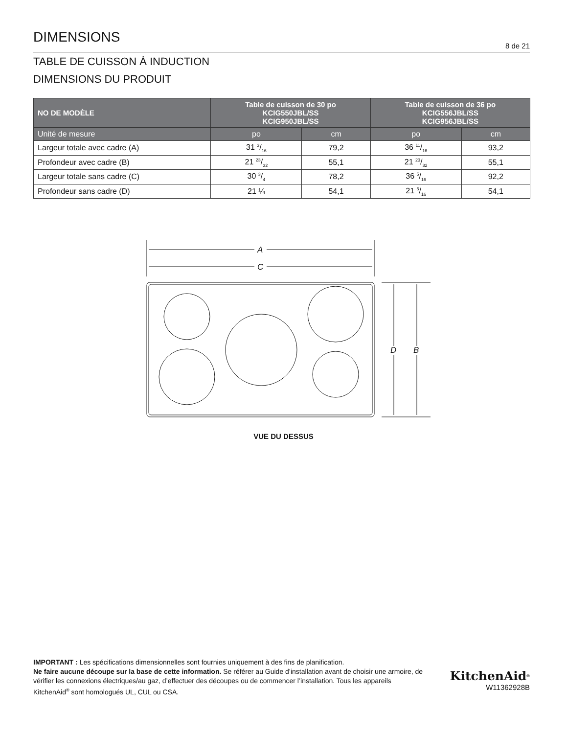DIMENSIONS
8 de 21
TABLE DE CUISSON À INDUCTION
DIMENSIONS DU PRODUIT
| NO DE MODÈLE | Table de cuisson de 30 po KCIG550JBL/SS KCIG950JBL/SS | | Table de cuisson de 36 po KCIG556JBL/SS KCIG956JBL/SS | |
| --- | --- | --- | --- | --- |
| Unité de mesure | po | cm | po | cm |
| Largeur totale avec cadre (A) | 31 3/16 | 79,2 | 36 11/16 | 93,2 |
| Profondeur avec cadre (B) | 21 23/32 | 55,1 | 21 23/32 | 55,1 |
| Largeur totale sans cadre (C) | 30 3/4 | 78,2 | 36 5/16 | 92,2 |
| Profondeur sans cadre (D) | 21 ¼ | 54,1 | 21 5/16 | 54,1 |
A
C
D
B
VUE DU DESSUS
IMPORTANT : Les spécifications dimensionnelles sont fournies uniquement à des fins de planification.
Ne faire aucune découpe sur la base de cette information. Se référer au Guide d’installation avant de choisir une armoire, de vérifier les connexions électriques/au gaz, d’effectuer des découpes ou de commencer l’installation. Tous les appareils KitchenAid<sup>®</sup> sont homologués UL, CUL ou CSA.
KitchenAid<sup>®</sup>
W11362928B